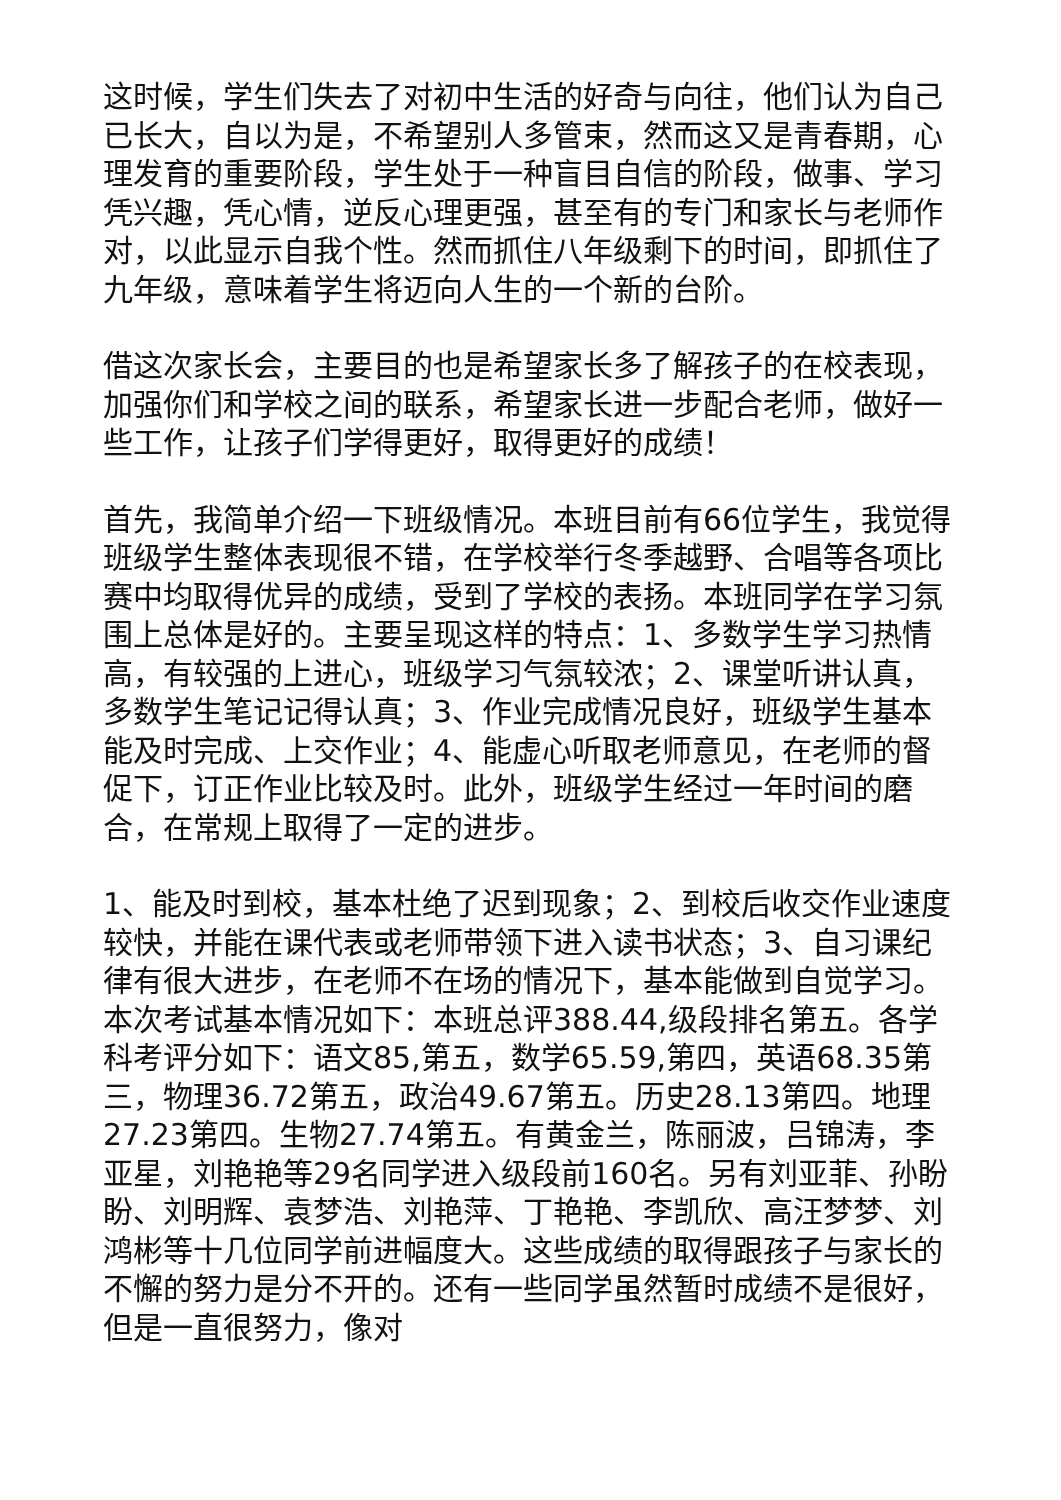这时候，学生们失去了对初中生活的好奇与向往，他们认为自己已长大，自以为是，不希望别人多管束，然而这又是青春期，心理发育的重要阶段，学生处于一种盲目自信的阶段，做事、学习凭兴趣，凭心情，逆反心理更强，甚至有的专门和家长与老师作对，以此显示自我个性。然而抓住八年级剩下的时间，即抓住了九年级，意味着学生将迈向人生的一个新的台阶。
借这次家长会，主要目的也是希望家长多了解孩子的在校表现，加强你们和学校之间的联系，希望家长进一步配合老师，做好一些工作，让孩子们学得更好，取得更好的成绩！
首先，我简单介绍一下班级情况。本班目前有66位学生，我觉得班级学生整体表现很不错，在学校举行冬季越野、合唱等各项比赛中均取得优异的成绩，受到了学校的表扬。本班同学在学习氛围上总体是好的。主要呈现这样的特点：1、多数学生学习热情高，有较强的上进心，班级学习气氛较浓；2、课堂听讲认真，多数学生笔记记得认真；3、作业完成情况良好，班级学生基本能及时完成、上交作业；4、能虚心听取老师意见，在老师的督促下，订正作业比较及时。此外，班级学生经过一年时间的磨合，在常规上取得了一定的进步。
1、能及时到校，基本杜绝了迟到现象；2、到校后收交作业速度较快，并能在课代表或老师带领下进入读书状态；3、自习课纪律有很大进步，在老师不在场的情况下，基本能做到自觉学习。本次考试基本情况如下：本班总评388.44,级段排名第五。各学科考评分如下：语文85,第五，数学65.59,第四，英语68.35第三，物理36.72第五，政治49.67第五。历史28.13第四。地理27.23第四。生物27.74第五。有黄金兰，陈丽波，吕锦涛，李亚星，刘艳艳等29名同学进入级段前160名。另有刘亚菲、孙盼盼、刘明辉、袁梦浩、刘艳萍、丁艳艳、李凯欣、高汪梦梦、刘鸿彬等十几位同学前进幅度大。这些成绩的取得跟孩子与家长的不懈的努力是分不开的。还有一些同学虽然暂时成绩不是很好，但是一直很努力，像对